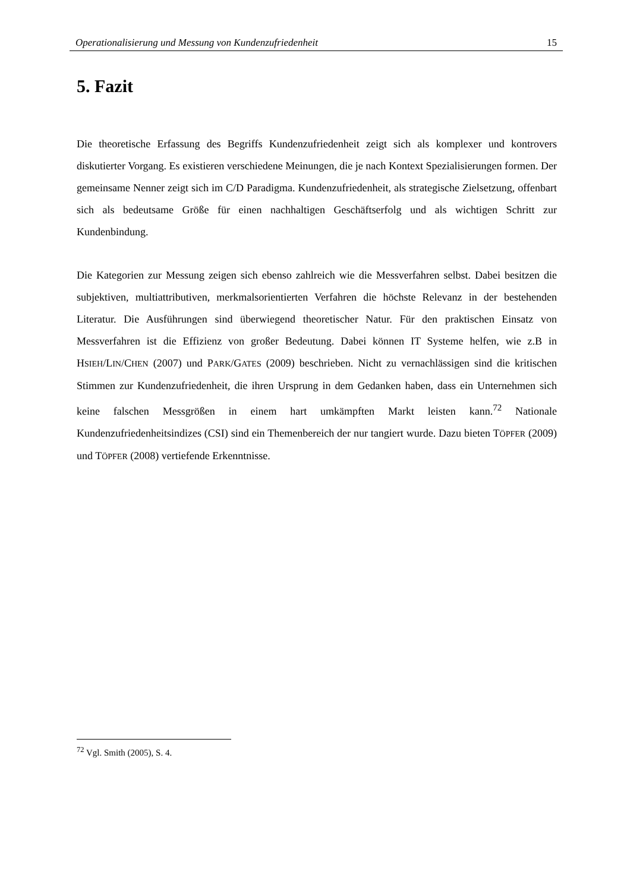Operationalisierung und Messung von Kundenzufriedenheit 15
5. Fazit
Die theoretische Erfassung des Begriffs Kundenzufriedenheit zeigt sich als komplexer und kontrovers diskutierter Vorgang. Es existieren verschiedene Meinungen, die je nach Kontext Spezialisierungen formen. Der gemeinsame Nenner zeigt sich im C/D Paradigma. Kundenzufriedenheit, als strategische Zielsetzung, offenbart sich als bedeutsame Größe für einen nachhaltigen Geschäftserfolg und als wichtigen Schritt zur Kundenbindung.
Die Kategorien zur Messung zeigen sich ebenso zahlreich wie die Messverfahren selbst. Dabei besitzen die subjektiven, multiattributiven, merkmalsorientierten Verfahren die höchste Relevanz in der bestehenden Literatur. Die Ausführungen sind überwiegend theoretischer Natur. Für den praktischen Einsatz von Messverfahren ist die Effizienz von großer Bedeutung. Dabei können IT Systeme helfen, wie z.B in HSIEH/LIN/CHEN (2007) und PARK/GATES (2009) beschrieben. Nicht zu vernachlässigen sind die kritischen Stimmen zur Kundenzufriedenheit, die ihren Ursprung in dem Gedanken haben, dass ein Unternehmen sich keine falschen Messgrößen in einem hart umkämpften Markt leisten kann.<sup>72</sup> Nationale Kundenzufriedenheitsindizes (CSI) sind ein Themenbereich der nur tangiert wurde. Dazu bieten TÖPFER (2009) und TÖPFER (2008) vertiefende Erkenntnisse.
<sup>72</sup> Vgl. Smith (2005), S. 4.